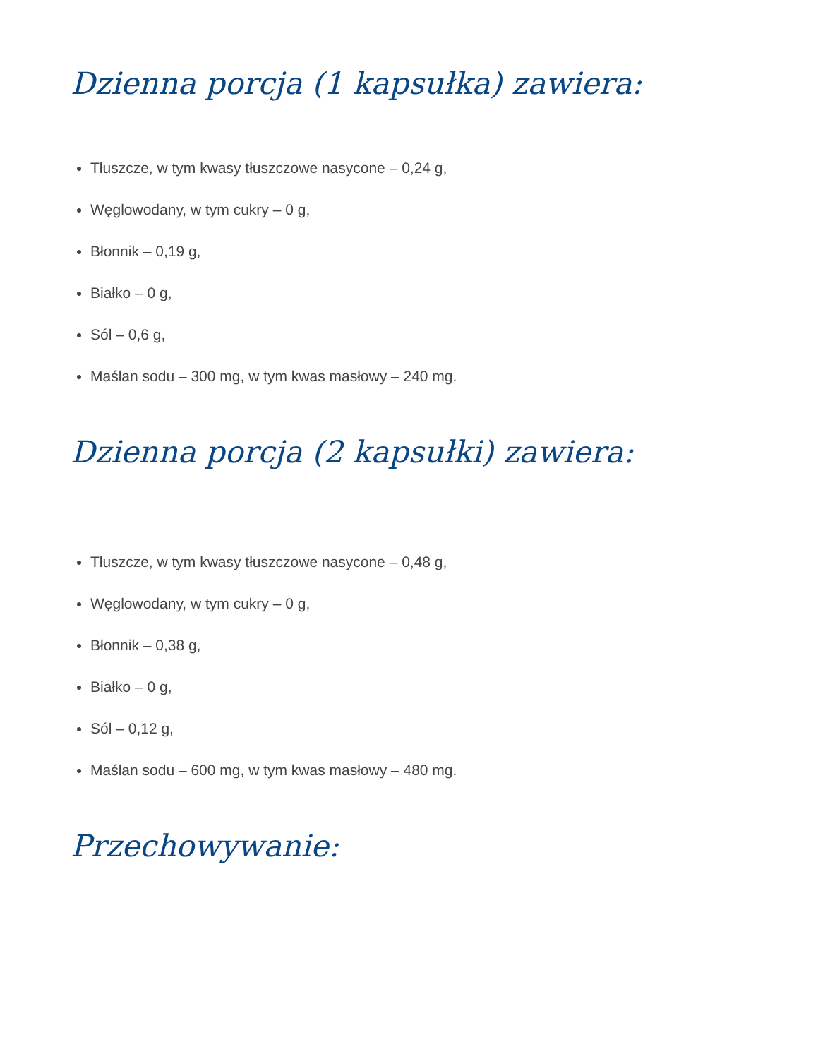Dzienna porcja (1 kapsułka) zawiera:
Tłuszcze, w tym kwasy tłuszczowe nasycone – 0,24 g,
Węglowodany, w tym cukry – 0 g,
Błonnik – 0,19 g,
Białko – 0 g,
Sól – 0,6 g,
Maślan sodu – 300 mg, w tym kwas masłowy – 240 mg.
Dzienna porcja (2 kapsułki) zawiera:
Tłuszcze, w tym kwasy tłuszczowe nasycone – 0,48 g,
Węglowodany, w tym cukry – 0 g,
Błonnik – 0,38 g,
Białko – 0 g,
Sól – 0,12 g,
Maślan sodu – 600 mg, w tym kwas masłowy – 480 mg.
Przechowywanie: